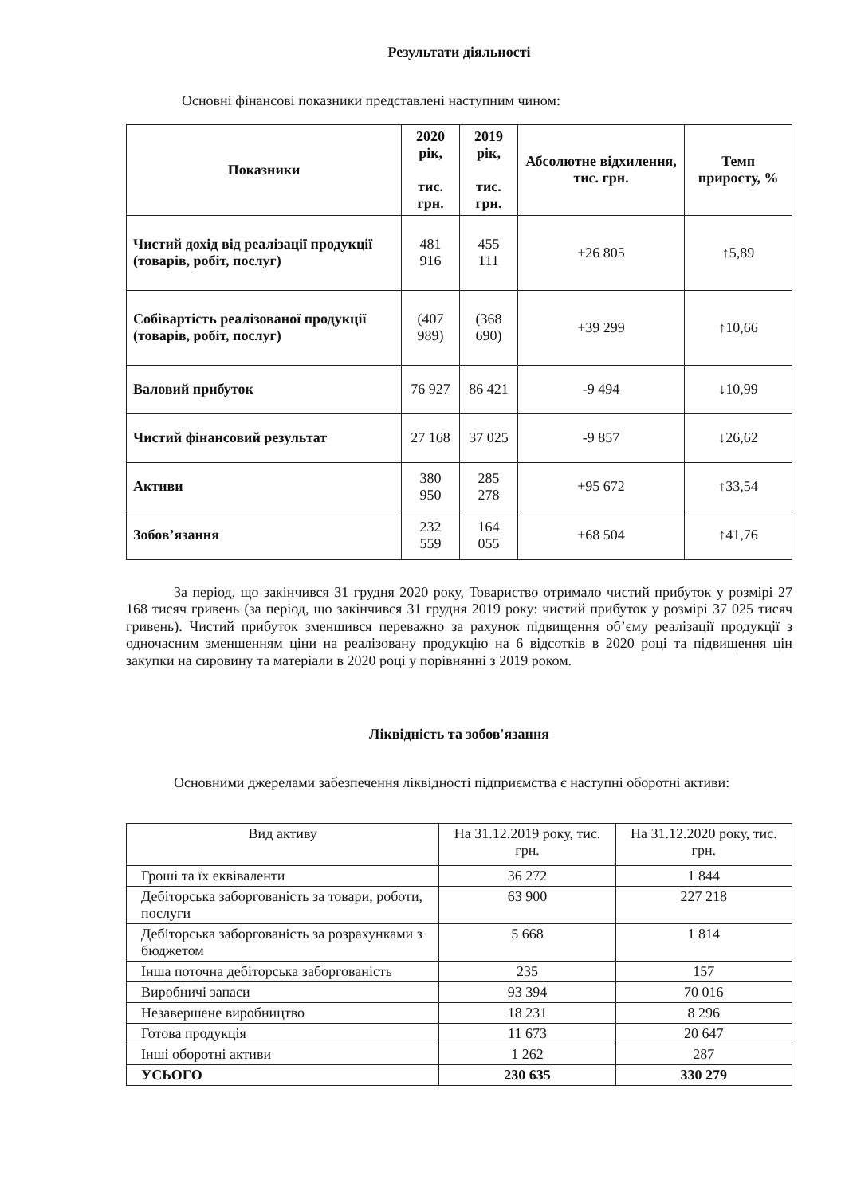Результати діяльності
Основні фінансові показники представлені наступним чином:
| Показники | 2020 рік, тис. грн. | 2019 рік, тис. грн. | Абсолютне відхилення, тис. грн. | Темп приросту, % |
| --- | --- | --- | --- | --- |
| Чистий дохід від реалізації продукції (товарів, робіт, послуг) | 481 916 | 455 111 | +26 805 | ↑5,89 |
| Собівартість реалізованої продукції (товарів, робіт, послуг) | (407 989) | (368 690) | +39 299 | ↑10,66 |
| Валовий прибуток | 76 927 | 86 421 | -9 494 | ↓10,99 |
| Чистий фінансовий результат | 27 168 | 37 025 | -9 857 | ↓26,62 |
| Активи | 380 950 | 285 278 | +95 672 | ↑33,54 |
| Зобов’язання | 232 559 | 164 055 | +68 504 | ↑41,76 |
За період, що закінчився 31 грудня 2020 року, Товариство отримало чистий прибуток у розмірі 27 168 тисяч гривень (за період, що закінчився 31 грудня 2019 року: чистий прибуток у розмірі 37 025 тисяч гривень). Чистий прибуток зменшився переважно за рахунок підвищення об’єму реалізації продукції з одночасним зменшенням ціни на реалізовану продукцію на 6 відсотків в 2020 році та підвищення цін закупки на сировину та матеріали в 2020 році у порівнянні з 2019 роком.
Ліквідність та зобов'язання
Основними джерелами забезпечення ліквідності підприємства є наступні оборотні активи:
| Вид активу | На 31.12.2019 року, тис. грн. | На 31.12.2020 року, тис. грн. |
| Гроші та їх еквіваленти | 36 272 | 1 844 |
| Дебіторська заборгованість за товари, роботи, послуги | 63 900 | 227 218 |
| Дебіторська заборгованість за розрахунками з бюджетом | 5 668 | 1 814 |
| Інша поточна дебіторська заборгованість | 235 | 157 |
| Виробничі запаси | 93 394 | 70 016 |
| Незавершене виробництво | 18 231 | 8 296 |
| Готова продукція | 11 673 | 20 647 |
| Інші оборотні активи | 1 262 | 287 |
| УСЬОГО | 230 635 | 330 279 |